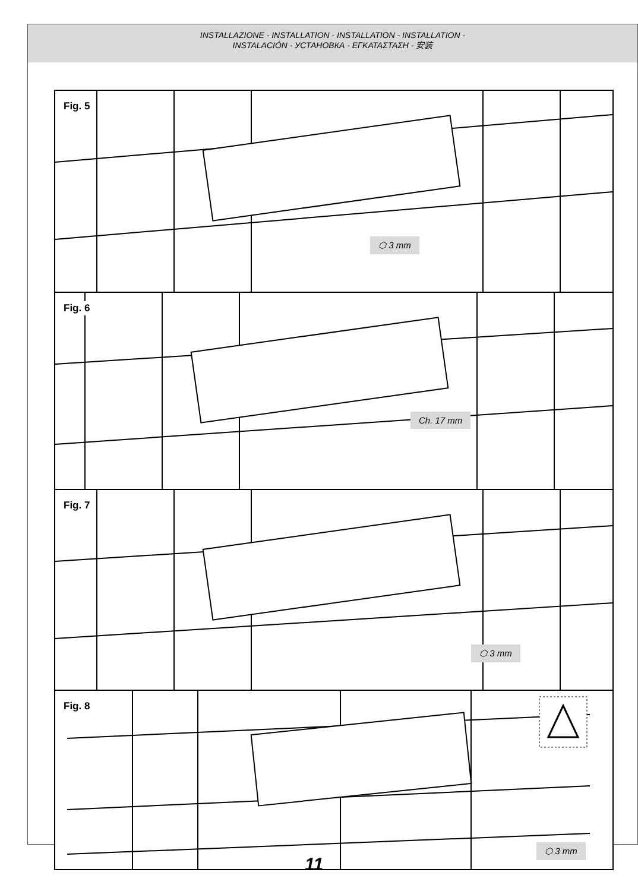INSTALLAZIONE - INSTALLATION - INSTALLATION - INSTALLATION -
INSTALACIÓN - УСТАНОВКА - ΕΓΚΑΤΑΣΤΑΣΗ - 安装
Fig. 5
⬡ 3 mm
Fig. 6
Ch. 17 mm
Fig. 7
⬡ 3 mm
Fig. 8
⬡ 3 mm
11